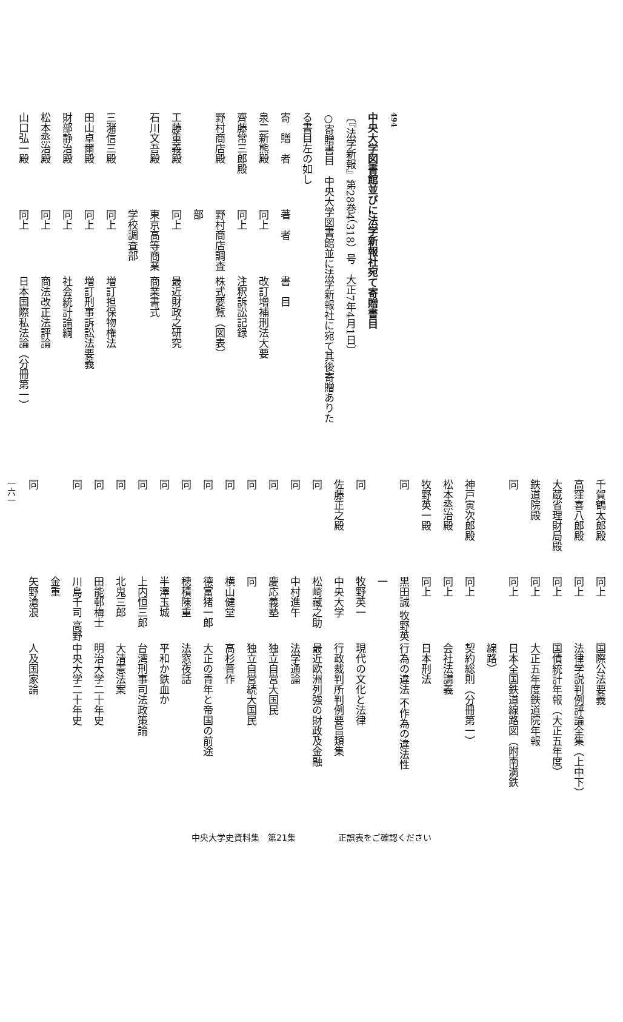494
中央大学図書館並びに法学新報社宛て寄贈書目
〔『法学新報』第28巻4（318）号　大正7年4月1日〕
○寄贈書目　中央大学図書館並に法学新報社に宛て其後寄贈ありたる書目左の如し
| 寄 贈 者 | 著 者 | 書 目 |
| --- | --- | --- |
| 泉二新熊殿 | 同上 | 改訂増補刑法大要 |
| 齊藤常三郎殿 | 同上 | 注釈訴訟記録 |
| 野村商店殿 | 野村商店調査部 | 株式要覧（図表） |
| 工藤重義殿 | 同上 | 最近財政之研究 |
| 石川文吾殿 | 東京高等商業学校調査部 | 商業書式 |
| 三潴信三殿 | 同上 | 増訂担保物権法 |
| 田山卓爾殿 | 同上 | 増訂刑事訴訟法要義 |
| 財部静治殿 | 同上 | 社会統計論綱 |
| 松本烝治殿 | 同上 | 商法改正法評論 |
| 山口弘一殿 | 同上 | 日本国際私法論（分冊第一） |
| 千賀鶴太郎殿 | 同上 | 国際公法要義 |
| 高窪喜八郎殿 | 同上 | 法律学説判例評論全集（上中下） |
| 大蔵省理財局殿 | 同上 | 国債統計年報（大正五年度） |
| 鉄道院殿 | 同上 | 大正五年度鉄道院年報 |
| 同 | 同上 | 日本全国鉄道線路図（附南満鉄線路） |
| 神戸寅次郎殿 | 同上 | 契約総則（分冊第一） |
| 松本烝治殿 | 同上 | 会社法講義 |
| 牧野英一殿 | 同上 | 日本刑法 |
| 同 | 黒田誠 牧野英一 | 行為の違法 不作為の違法性 |
| 同 | 牧野英一 | 現代の文化と法律 |
| 佐藤正之殿 | 中央大学 | 行政裁判所判例要旨類集 |
| 同 | 松崎藏之助 | 最近欧洲列強の財政及金融 |
| 同 | 中村進午 | 法学通論 |
| 同 | 慶応義塾 | 独立自営大国民 |
| 同 | 同 | 独立自営続大国民 |
| 同 | 横山健堂 | 高杉晋作 |
| 同 | 德富猪一郎 | 大正の青年と帝国の前途 |
| 同 | 穂積陳重 | 法窓夜話 |
| 同 | 半澤玉城 | 平和か鉄血か |
| 同 | 上内恒三郎 | 台湾刑事司法政策論 |
| 同 | 北鬼三郎 | 大清憲法案 |
| 同 | 田能邨梅士 | 明治大学二十年史 |
| 同 | 川島千司 高野金重 | 中央大学二十年史 |
| 同 | 矢野滄浪 | 人及国家論 |
一六一
中央大学史資料集　第21集　　　　　正誤表をご確認ください